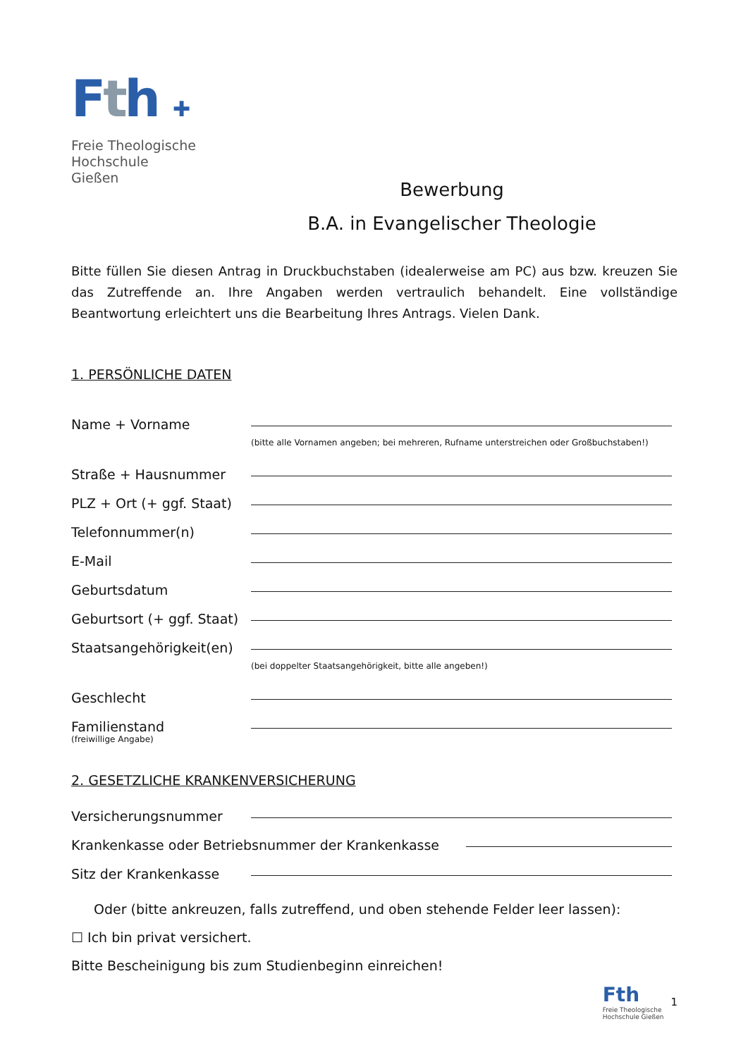Fth ✚
Freie Theologische
Hochschule Gießen
Bewerbung
B.A. in Evangelischer Theologie
Bitte füllen Sie diesen Antrag in Druckbuchstaben (idealerweise am PC) aus bzw. kreuzen Sie das Zutreffende an. Ihre Angaben werden vertraulich behandelt. Eine vollständige Beantwortung erleichtert uns die Bearbeitung Ihres Antrags. Vielen Dank.
1. PERSÖNLICHE DATEN
Name + Vorname
(bitte alle Vornamen angeben; bei mehreren, Rufname unterstreichen oder Großbuchstaben!)
Straße + Hausnummer
PLZ + Ort (+ ggf. Staat)
Telefonnummer(n)
E-Mail
Geburtsdatum
Geburtsort (+ ggf. Staat)
Staatsangehörigkeit(en)
(bei doppelter Staatsangehörigkeit, bitte alle angeben!)
Geschlecht
Familienstand
(freiwillige Angabe)
2. GESETZLICHE KRANKENVERSICHERUNG
Versicherungsnummer
Krankenkasse oder Betriebsnummer der Krankenkasse
Sitz der Krankenkasse
Oder (bitte ankreuzen, falls zutreffend, und oben stehende Felder leer lassen):
☐ Ich bin privat versichert.
Bitte Bescheinigung bis zum Studienbeginn einreichen!
Fth
Freie Theologische
Hochschule Gießen
1